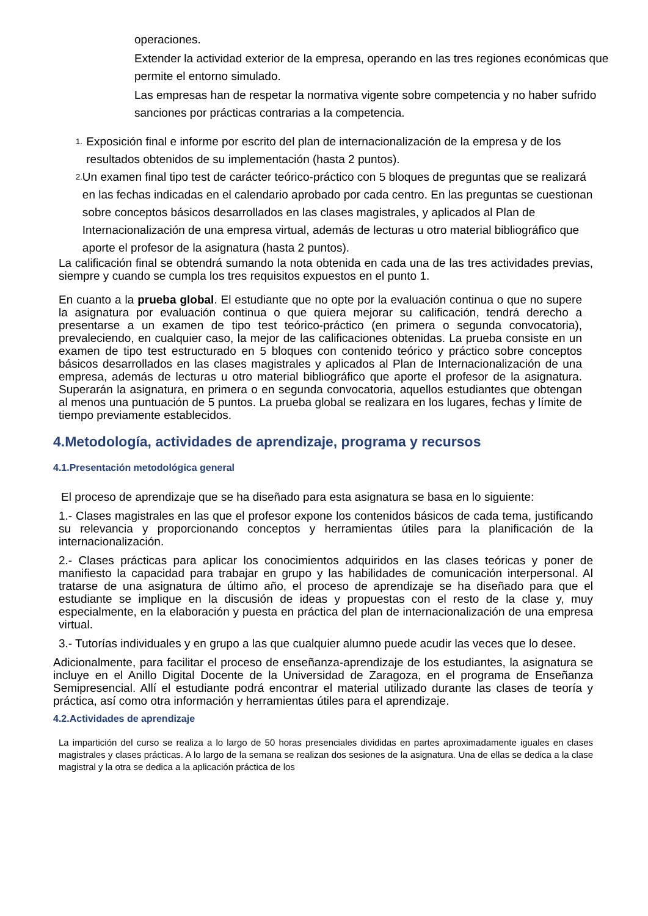operaciones.
Extender la actividad exterior de la empresa, operando en las tres regiones económicas que permite el entorno simulado.
Las empresas han de respetar la normativa vigente sobre competencia y no haber sufrido sanciones por prácticas contrarias a la competencia.
1. Exposición final e informe por escrito del plan de internacionalización de la empresa y de los resultados obtenidos de su implementación (hasta 2 puntos).
2. Un examen final tipo test de carácter teórico-práctico con 5 bloques de preguntas que se realizará en las fechas indicadas en el calendario aprobado por cada centro. En las preguntas se cuestionan sobre conceptos básicos desarrollados en las clases magistrales, y aplicados al Plan de Internacionalización de una empresa virtual, además de lecturas u otro material bibliográfico que aporte el profesor de la asignatura (hasta 2 puntos).
La calificación final se obtendrá sumando la nota obtenida en cada una de las tres actividades previas, siempre y cuando se cumpla los tres requisitos expuestos en el punto 1.
En cuanto a la prueba global. El estudiante que no opte por la evaluación continua o que no supere la asignatura por evaluación continua o que quiera mejorar su calificación, tendrá derecho a presentarse a un examen de tipo test teórico-práctico (en primera o segunda convocatoria), prevaleciendo, en cualquier caso, la mejor de las calificaciones obtenidas. La prueba consiste en un examen de tipo test estructurado en 5 bloques con contenido teórico y práctico sobre conceptos básicos desarrollados en las clases magistrales y aplicados al Plan de Internacionalización de una empresa, además de lecturas u otro material bibliográfico que aporte el profesor de la asignatura. Superarán la asignatura, en primera o en segunda convocatoria, aquellos estudiantes que obtengan al menos una puntuación de 5 puntos. La prueba global se realizara en los lugares, fechas y límite de tiempo previamente establecidos.
4.Metodología, actividades de aprendizaje, programa y recursos
4.1.Presentación metodológica general
El proceso de aprendizaje que se ha diseñado para esta asignatura se basa en lo siguiente:
1.- Clases magistrales en las que el profesor expone los contenidos básicos de cada tema, justificando su relevancia y proporcionando conceptos y herramientas útiles para la planificación de la internacionalización.
2.- Clases prácticas para aplicar los conocimientos adquiridos en las clases teóricas y poner de manifiesto la capacidad para trabajar en grupo y las habilidades de comunicación interpersonal. Al tratarse de una asignatura de último año, el proceso de aprendizaje se ha diseñado para que el estudiante se implique en la discusión de ideas y propuestas con el resto de la clase y, muy especialmente, en la elaboración y puesta en práctica del plan de internacionalización de una empresa virtual.
3.- Tutorías individuales y en grupo a las que cualquier alumno puede acudir las veces que lo desee.
Adicionalmente, para facilitar el proceso de enseñanza-aprendizaje de los estudiantes, la asignatura se incluye en el Anillo Digital Docente de la Universidad de Zaragoza, en el programa de Enseñanza Semipresencial. Allí el estudiante podrá encontrar el material utilizado durante las clases de teoría y práctica, así como otra información y herramientas útiles para el aprendizaje.
4.2.Actividades de aprendizaje
La impartición del curso se realiza a lo largo de 50 horas presenciales divididas en partes aproximadamente iguales en clases magistrales y clases prácticas. A lo largo de la semana se realizan dos sesiones de la asignatura. Una de ellas se dedica a la clase magistral y la otra se dedica a la aplicación práctica de los